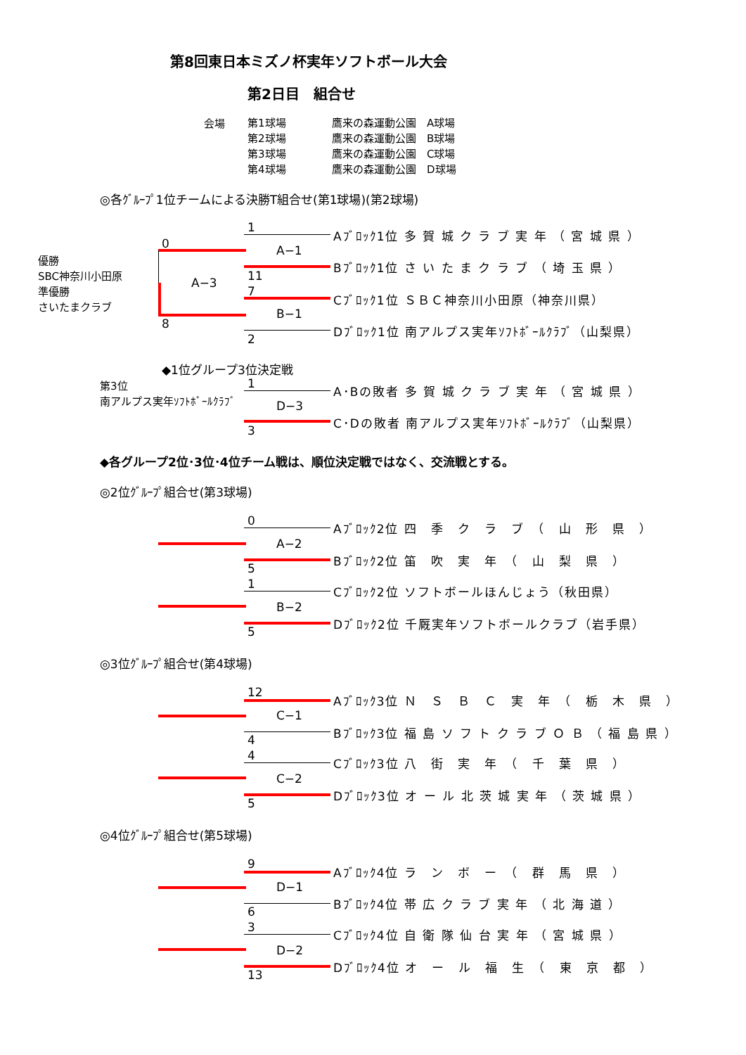第8回東日本ミズノ杯実年ソフトボール大会
第2日目　組合せ
会場
第1球場
第2球場
第3球場
第4球場
鷹来の森運動公園　A球場
鷹来の森運動公園　B球場
鷹来の森運動公園　C球場
鷹来の森運動公園　D球場
◎各ｸﾞﾙｰﾌﾟ1位チームによる決勝T組合せ(第1球場)(第2球場)
優勝
SBC神奈川小田原
準優勝
さいたまクラブ
0
8
A−3
A−1
1
11
B−1
7
2
Aﾌﾞﾛｯｸ1位 多 賀 城 ク ラ ブ 実 年 （ 宮 城 県 ）
Bﾌﾞﾛｯｸ1位 さ い た ま ク ラ ブ （ 埼 玉 県 ）
Cﾌﾞﾛｯｸ1位 ＳＢＣ神奈川小田原（神奈川県）
Dﾌﾞﾛｯｸ1位 南アルプス実年ｿﾌﾄﾎﾞｰﾙｸﾗﾌﾞ（山梨県）
◆1位グループ3位決定戦
第3位
南アルプス実年ｿﾌﾄﾎﾞｰﾙｸﾗﾌﾞ
D−3
1
3
A･Bの敗者 多 賀 城 ク ラ ブ 実 年 （ 宮 城 県 ）
C･Dの敗者 南アルプス実年ｿﾌﾄﾎﾞｰﾙｸﾗﾌﾞ（山梨県）
◆各グループ2位･3位･4位チーム戦は、順位決定戦ではなく、交流戦とする。
◎2位ｸﾞﾙｰﾌﾟ組合せ(第3球場)
A−2
0
5
Aﾌﾞﾛｯｸ2位 四　季　ク　ラ　ブ　（　山　形　県　）
Bﾌﾞﾛｯｸ2位 笛　吹　実　年　（　山　梨　県　）
B−2
1
5
Cﾌﾞﾛｯｸ2位 ソフトボールほんじょう（秋田県）
Dﾌﾞﾛｯｸ2位 千厩実年ソフトボールクラブ（岩手県）
◎3位ｸﾞﾙｰﾌﾟ組合せ(第4球場)
C−1
12
4
Aﾌﾞﾛｯｸ3位 Ｎ　Ｓ　Ｂ　Ｃ　実　年　（　栃　木　県　）
Bﾌﾞﾛｯｸ3位 福 島 ソ フ ト ク ラ ブ Ｏ Ｂ （ 福 島 県 ）
C−2
4
5
Cﾌﾞﾛｯｸ3位 八　街　実　年　（　千　葉　県　）
Dﾌﾞﾛｯｸ3位 オ ー ル 北 茨 城 実 年 （ 茨 城 県 ）
◎4位ｸﾞﾙｰﾌﾟ組合せ(第5球場)
D−1
9
6
Aﾌﾞﾛｯｸ4位 ラ　ン　ボ　ー　（　群　馬　県　）
Bﾌﾞﾛｯｸ4位 帯 広 ク ラ ブ 実 年 （ 北 海 道 ）
D−2
3
13
Cﾌﾞﾛｯｸ4位 自 衛 隊 仙 台 実 年 （ 宮 城 県 ）
Dﾌﾞﾛｯｸ4位 オ　ー　ル　福　生　（　東　京　都　）